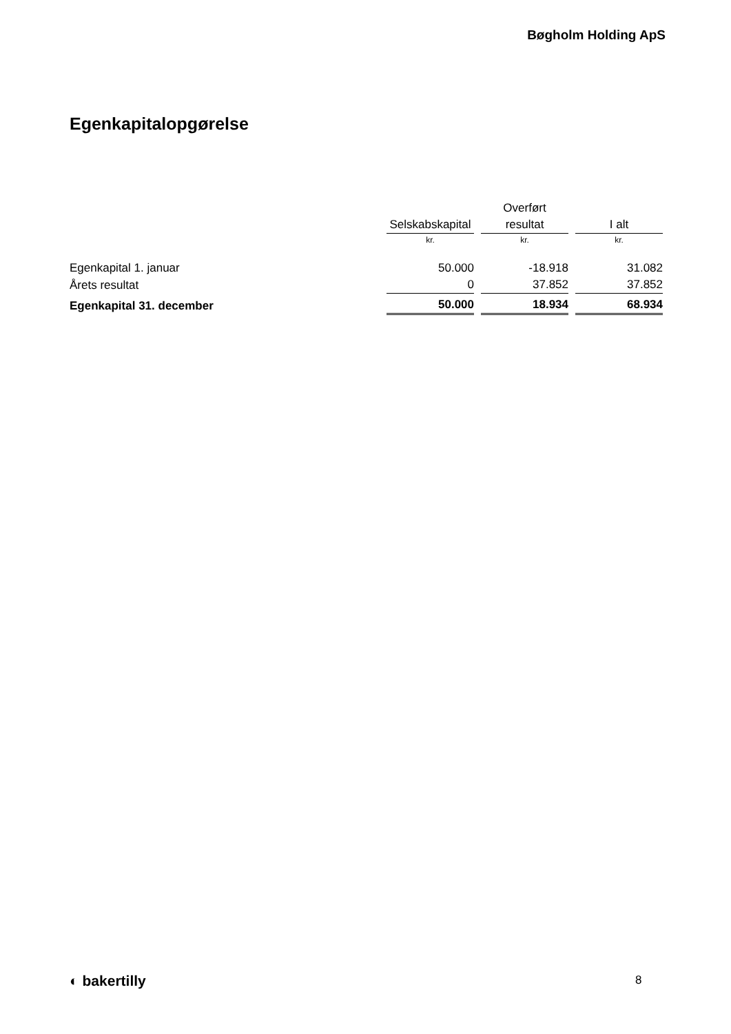Bøgholm Holding ApS
Egenkapitalopgørelse
| | | Overført | |
| --- | --- | --- | --- |
| | Selskabskapital | resultat | I alt |
| | kr. | kr. | kr. |
| Egenkapital 1. januar | 50.000 | -18.918 | 31.082 |
| Årets resultat | 0 | 37.852 | 37.852 |
| Egenkapital 31. december | 50.000 | 18.934 | 68.934 |
◐ bakertilly 8